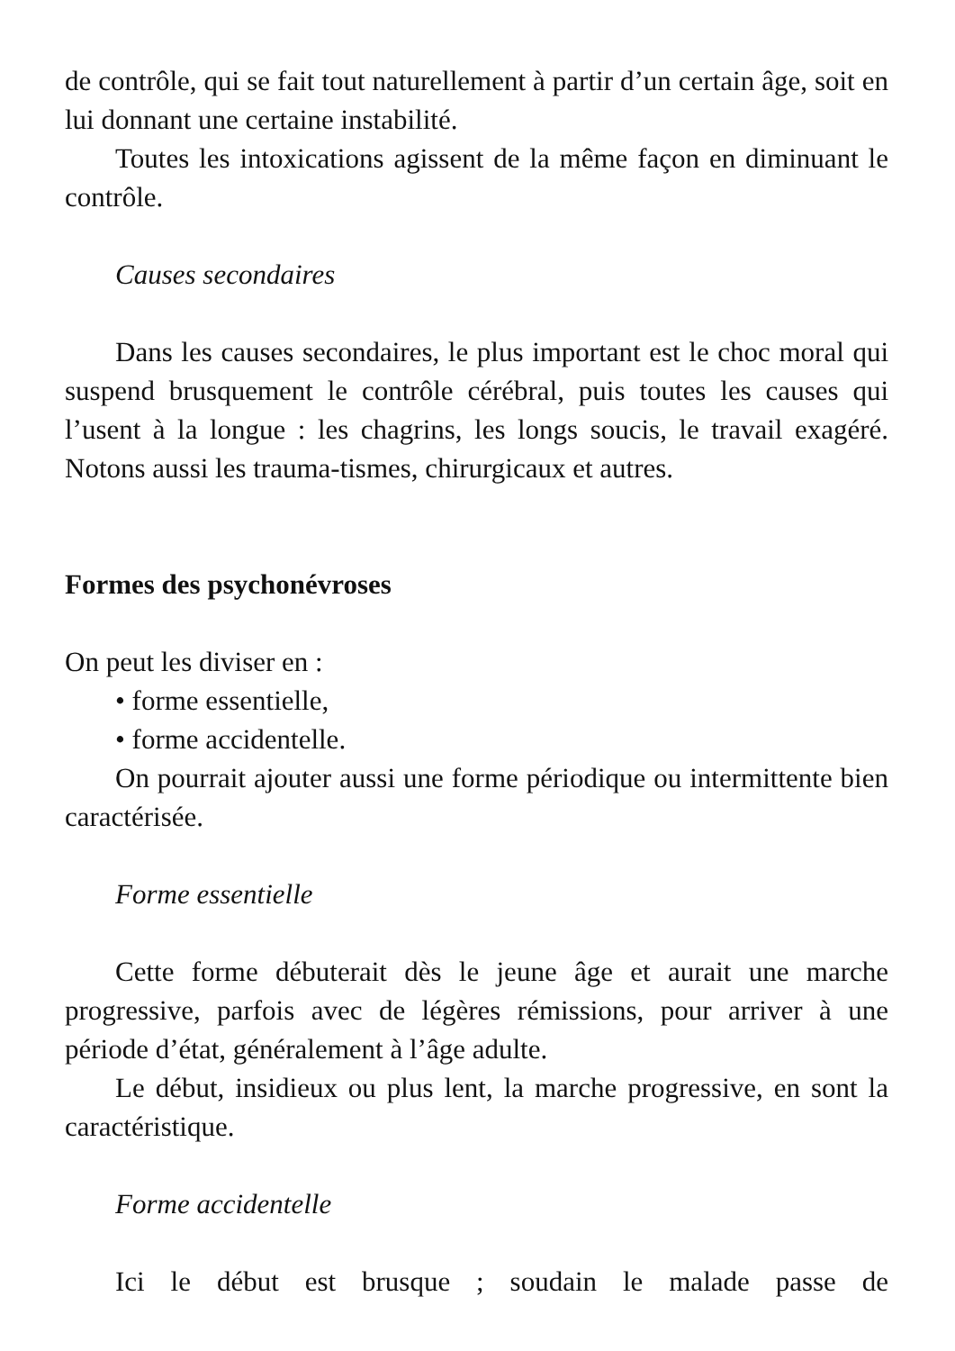de contrôle, qui se fait tout naturellement à partir d’un certain âge, soit en lui donnant une certaine instabilité.
Toutes les intoxications agissent de la même façon en diminuant le contrôle.
Causes secondaires
Dans les causes secondaires, le plus important est le choc moral qui suspend brusquement le contrôle cérébral, puis toutes les causes qui l’usent à la longue : les chagrins, les longs soucis, le travail exagéré. Notons aussi les trauma-tismes, chirurgicaux et autres.
Formes des psychonévroses
On peut les diviser en :
• forme essentielle,
• forme accidentelle.
On pourrait ajouter aussi une forme périodique ou intermittente bien caractérisée.
Forme essentielle
Cette forme débuterait dès le jeune âge et aurait une marche progressive, parfois avec de légères rémissions, pour arriver à une période d’état, généralement à l’âge adulte.
Le début, insidieux ou plus lent, la marche progressive, en sont la caractéristique.
Forme accidentelle
Ici le début est brusque ; soudain le malade passe de